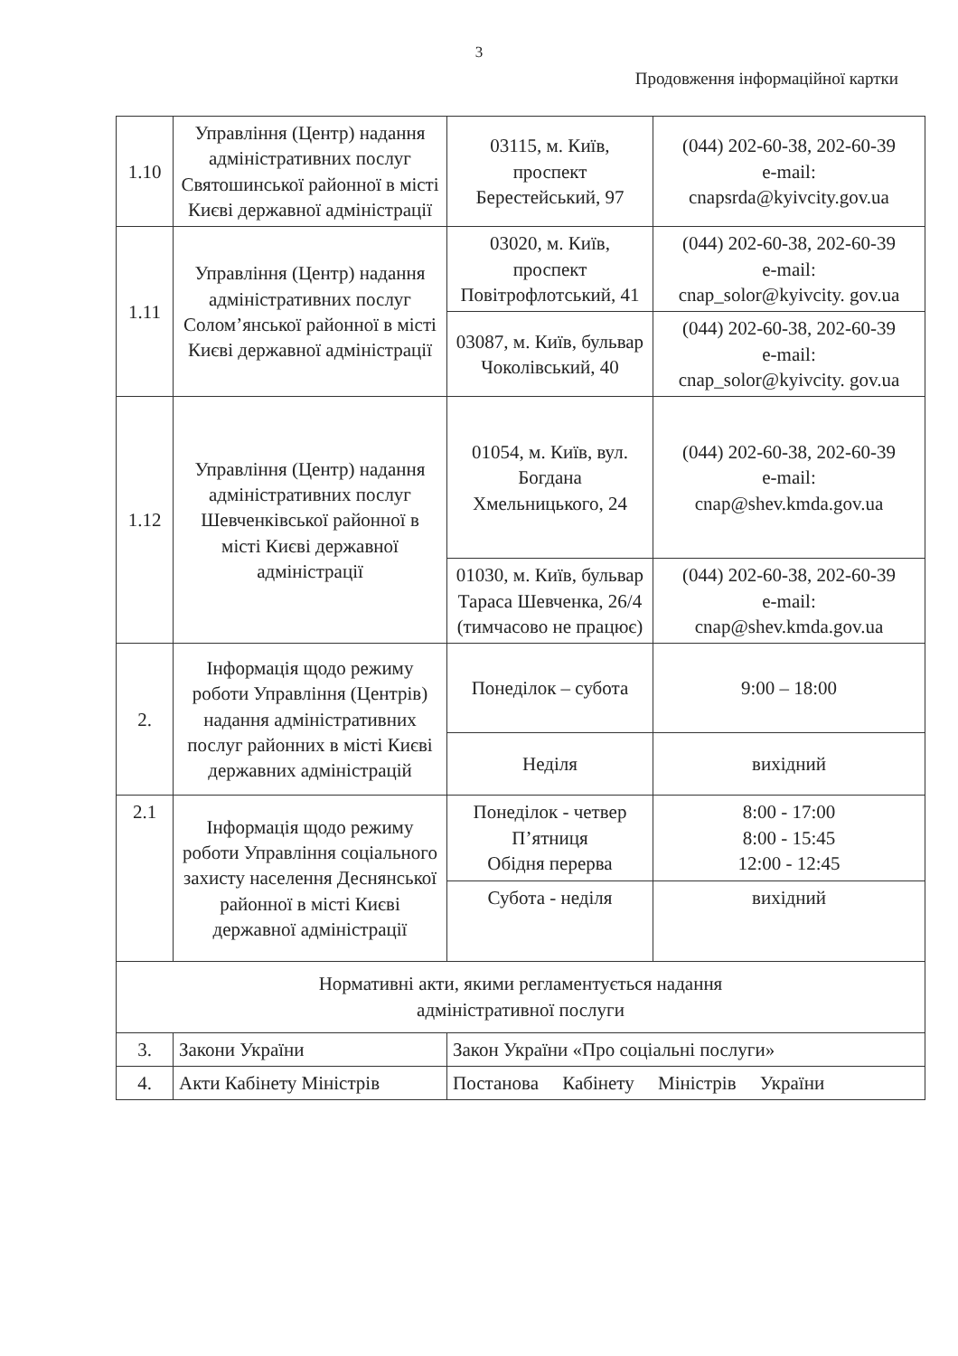3
Продовження інформаційної картки
| 1.10 | Управління (Центр) надання адміністративних послуг Святошинської районної в місті Києві державної адміністрації | 03115, м. Київ, проспект Берестейський, 97 | (044) 202-60-38, 202-60-39 e-mail: cnapsrda@kyivcity.gov.ua |
| 1.11 | Управління (Центр) надання адміністративних послуг Солом’янської районної в місті Києві державної адміністрації | 03020, м. Київ, проспект Повітрофлотський, 41 | (044) 202-60-38, 202-60-39 e-mail: cnap_solor@kyivcity. gov.ua |
| | | 03087, м. Київ, бульвар Чоколівський, 40 | (044) 202-60-38, 202-60-39 e-mail: cnap_solor@kyivcity. gov.ua |
| 1.12 | Управління (Центр) надання адміністративних послуг Шевченківської районної в місті Києві державної адміністрації | 01054, м. Київ, вул. Богдана Хмельницького, 24 | (044) 202-60-38, 202-60-39 e-mail: cnap@shev.kmda.gov.ua |
| | | 01030, м. Київ, бульвар Тараса Шевченка, 26/4 (тимчасово не працює) | (044) 202-60-38, 202-60-39 e-mail: cnap@shev.kmda.gov.ua |
| 2. | Інформація щодо режиму роботи Управління (Центрів) надання адміністративних послуг районних в місті Києві державних адміністрацій | Понеділок – субота | 9:00 – 18:00 |
| | | Неділя | вихідний |
| 2.1 | Інформація щодо режиму роботи Управління соціального захисту населення Деснянської районної в місті Києві державної адміністрації | Понеділок - четвер П’ятниця Обідня перерва | 8:00 - 17:00 8:00 - 15:45 12:00 - 12:45 |
| | | Субота - неділя | вихідний |
| Нормативні акти, якими регламентується надання адміністративної послуги | | | |
| 3. | Закони України | Закон України «Про соціальні послуги» | |
| 4. | Акти Кабінету Міністрів | Постанова Кабінету Міністрів України | |